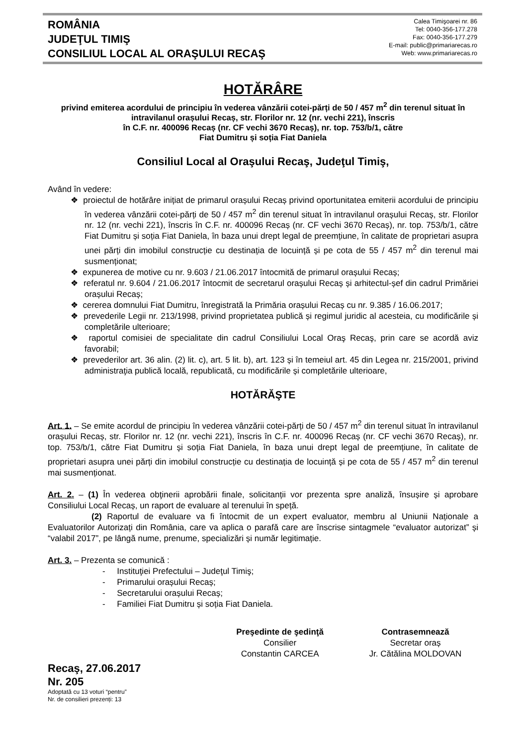ROMÂNIA
JUDEŢUL TIMIŞ
CONSILIUL LOCAL AL ORAŞULUI RECAŞ
Calea Timişoarei nr. 86
Tel: 0040-356-177.278
Fax: 0040-356-177.279
E-mail: public@primariarecas.ro
Web: www.primariarecas.ro
HOTĂRÂRE
privind emiterea acordului de principiu în vederea vânzării cotei-părți de 50 / 457 m<sup>2</sup> din terenul situat în intravilanul orașului Recaș, str. Florilor nr. 12 (nr. vechi 221), înscris
în C.F. nr. 400096 Recaș (nr. CF vechi 3670 Recaș), nr. top. 753/b/1, către
Fiat Dumitru și soția Fiat Daniela
Consiliul Local al Oraşului Recaş, Judeţul Timiş,
Având în vedere:
❖ proiectul de hotărâre inițiat de primarul orașului Recaș privind oportunitatea emiterii acordului de principiu în vederea vânzării cotei-părți de 50 / 457 m<sup>2</sup> din terenul situat în intravilanul orașului Recaș, str. Florilor nr. 12 (nr. vechi 221), înscris în C.F. nr. 400096 Recaș (nr. CF vechi 3670 Recaș), nr. top. 753/b/1, către Fiat Dumitru și soția Fiat Daniela, în baza unui drept legal de preemțiune, în calitate de proprietari asupra unei părți din imobilul construcție cu destinația de locuință și pe cota de 55 / 457 m<sup>2</sup> din terenul mai susmenționat;
❖ expunerea de motive cu nr. 9.603 / 21.06.2017 întocmită de primarul orașului Recaș;
❖ referatul nr. 9.604 / 21.06.2017 întocmit de secretarul orașului Recaș și arhitectul-șef din cadrul Primăriei orașului Recaș;
❖ cererea domnului Fiat Dumitru, înregistrată la Primăria orașului Recaș cu nr. 9.385 / 16.06.2017;
❖ prevederile Legii nr. 213/1998, privind proprietatea publică și regimul juridic al acesteia, cu modificările și completările ulterioare;
❖ raportul comisiei de specialitate din cadrul Consiliului Local Oraş Recaş, prin care se acordă aviz favorabil;
❖ prevederilor art. 36 alin. (2) lit. c), art. 5 lit. b), art. 123 și în temeiul art. 45 din Legea nr. 215/2001, privind administraţia publică locală, republicată, cu modificările și completările ulterioare,
HOTĂRĂŞTE
Art. 1. – Se emite acordul de principiu în vederea vânzării cotei-părți de 50 / 457 m<sup>2</sup> din terenul situat în intravilanul orașului Recaș, str. Florilor nr. 12 (nr. vechi 221), înscris în C.F. nr. 400096 Recaș (nr. CF vechi 3670 Recaș), nr. top. 753/b/1, către Fiat Dumitru și soția Fiat Daniela, în baza unui drept legal de preemțiune, în calitate de proprietari asupra unei părți din imobilul construcție cu destinația de locuință și pe cota de 55 / 457 m<sup>2</sup> din terenul mai susmenționat.
Art. 2. – (1) În vederea obţinerii aprobării finale, solicitanții vor prezenta spre analiză, însușire și aprobare Consiliului Local Recaș, un raport de evaluare al terenului în speță.
(2) Raportul de evaluare va fi întocmit de un expert evaluator, membru al Uniunii Naționale a Evaluatorilor Autorizați din România, care va aplica o parafă care are înscrise sintagmele “evaluator autorizat” și “valabil 2017”, pe lângă nume, prenume, specializări și număr legitimație.
Art. 3. – Prezenta se comunică :
- Instituţiei Prefectului – Judeţul Timiş;
- Primarului orașului Recaș;
- Secretarului orașului Recaș;
- Familiei Fiat Dumitru și soția Fiat Daniela.
Preşedinte de şedinţă
Consilier
Constantin CARCEA
Contrasemnează
Secretar oraș
Jr. Cătălina MOLDOVAN
Recaş, 27.06.2017
Nr. 205
Adoptată cu 13 voturi “pentru”
Nr. de consilieri prezenți: 13